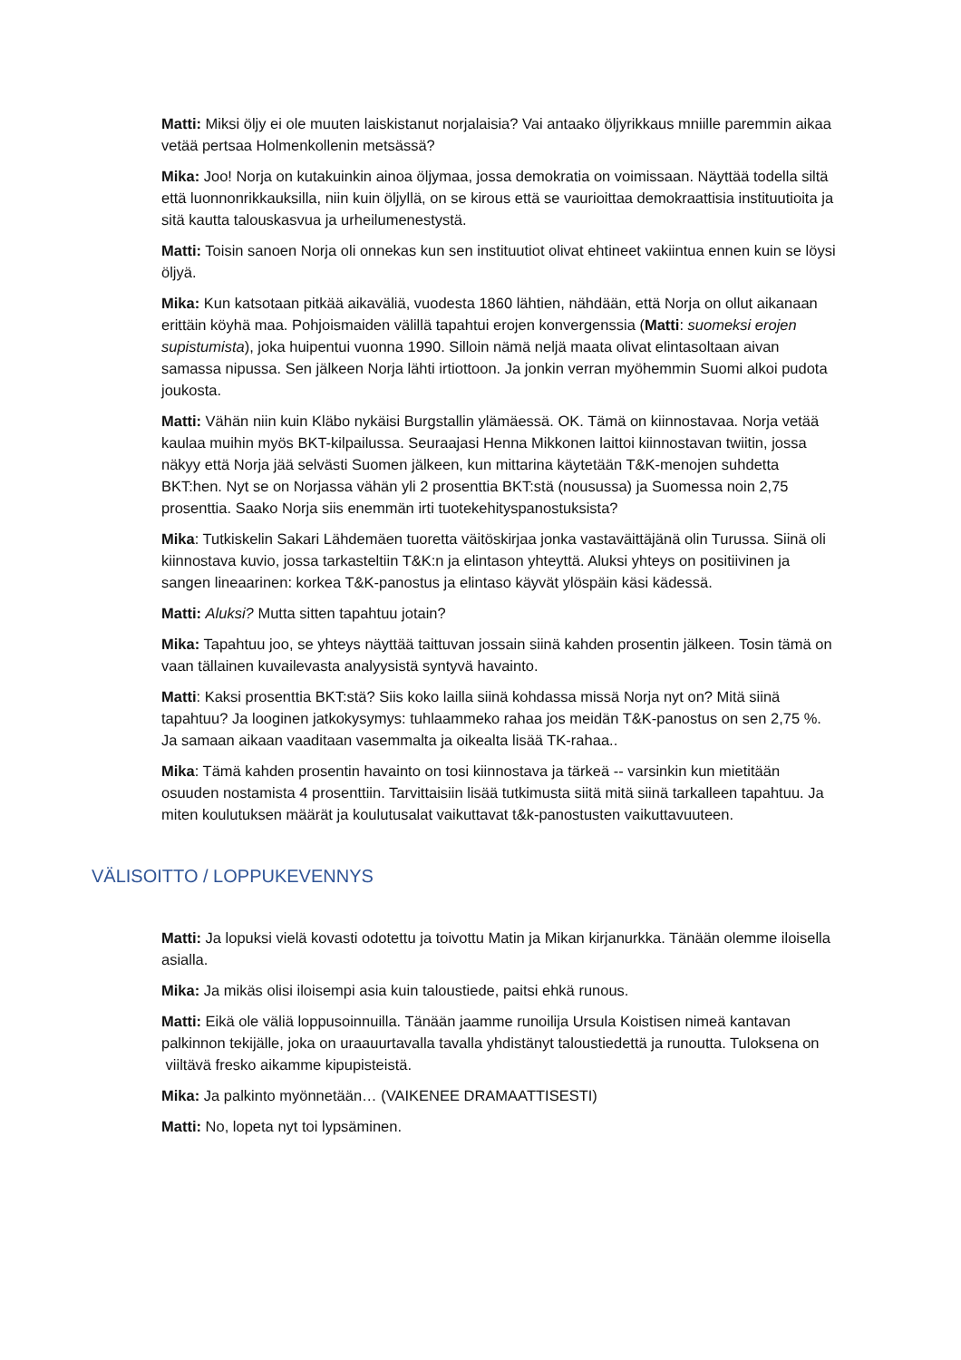Matti: Miksi öljy ei ole muuten laiskistanut norjalaisia? Vai antaako öljyrikkaus mniille paremmin aikaa vetää pertsaa Holmenkollenin metsässä?
Mika: Joo! Norja on kutakuinkin ainoa öljymaa, jossa demokratia on voimissaan. Näyttää todella siltä että luonnonrikkauksilla, niin kuin öljyllä, on se kirous että se vaurioittaa demokraattisia instituutioita ja sitä kautta talouskasvua ja urheilumenestystä.
Matti: Toisin sanoen Norja oli onnekas kun sen instituutiot olivat ehtineet vakiintua ennen kuin se löysi öljyä.
Mika: Kun katsotaan pitkää aikaväliä, vuodesta 1860 lähtien, nähdään, että Norja on ollut aikanaan erittäin köyhä maa. Pohjoismaiden välillä tapahtui erojen konvergenssia (Matti: suomeksi erojen supistumista), joka huipentui vuonna 1990. Silloin nämä neljä maata olivat elintasoltaan aivan samassa nipussa. Sen jälkeen Norja lähti irtiottoon. Ja jonkin verran myöhemmin Suomi alkoi pudota joukosta.
Matti: Vähän niin kuin Kläbo nykäisi Burgstallin ylämäessä. OK. Tämä on kiinnostavaa. Norja vetää kaulaa muihin myös BKT-kilpailussa. Seuraajasi Henna Mikkonen laittoi kiinnostavan twiitin, jossa näkyy että Norja jää selvästi Suomen jälkeen, kun mittarina käytetään T&K-menojen suhdetta BKT:hen. Nyt se on Norjassa vähän yli 2 prosenttia BKT:stä (nousussa) ja Suomessa noin 2,75 prosenttia. Saako Norja siis enemmän irti tuotekehityspanostuksista?
Mika: Tutkiskelin Sakari Lähdemäen tuoretta väitöskirjaa jonka vastaväittäjänä olin Turussa. Siinä oli kiinnostava kuvio, jossa tarkasteltiin T&K:n ja elintason yhteyttä. Aluksi yhteys on positiivinen ja sangen lineaarinen: korkea T&K-panostus ja elintaso käyvät ylöspäin käsi kädessä.
Matti: Aluksi? Mutta sitten tapahtuu jotain?
Mika: Tapahtuu joo, se yhteys näyttää taittuvan jossain siinä kahden prosentin jälkeen. Tosin tämä on vaan tällainen kuvailevasta analyysistä syntyvä havainto.
Matti: Kaksi prosenttia BKT:stä? Siis koko lailla siinä kohdassa missä Norja nyt on? Mitä siinä tapahtuu? Ja looginen jatkokysymys: tuhlaammeko rahaa jos meidän T&K-panostus on sen 2,75 %. Ja samaan aikaan vaaditaan vasemmalta ja oikealta lisää TK-rahaa..
Mika: Tämä kahden prosentin havainto on tosi kiinnostava ja tärkeä -- varsinkin kun mietitään osuuden nostamista 4 prosenttiin. Tarvittaisiin lisää tutkimusta siitä mitä siinä tarkalleen tapahtuu. Ja miten koulutuksen määrät ja koulutusalat vaikuttavat t&k-panostusten vaikuttavuuteen.
VÄLISOITTO / LOPPUKEVENNYS
Matti: Ja lopuksi vielä kovasti odotettu ja toivottu Matin ja Mikan kirjanurkka. Tänään olemme iloisella asialla.
Mika: Ja mikäs olisi iloisempi asia kuin taloustiede, paitsi ehkä runous.
Matti: Eikä ole väliä loppusoinnuilla. Tänään jaamme runoilija Ursula Koistisen nimeä kantavan palkinnon tekijälle, joka on uraauurtavalla tavalla yhdistänyt taloustiedettä ja runoutta. Tuloksena on viiltävä fresko aikamme kipupisteistä.
Mika: Ja palkinto myönnetään… (VAIKENEE DRAMAATTISESTI)
Matti: No, lopeta nyt toi lypsäminen.